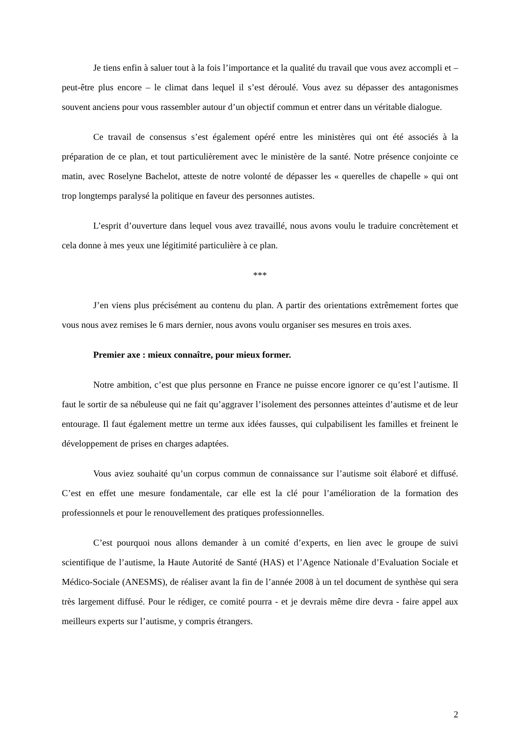Je tiens enfin à saluer tout à la fois l’importance et la qualité du travail que vous avez accompli et – peut-être plus encore – le climat dans lequel il s’est déroulé. Vous avez su dépasser des antagonismes souvent anciens pour vous rassembler autour d’un objectif commun et entrer dans un véritable dialogue.
Ce travail de consensus s’est également opéré entre les ministères qui ont été associés à la préparation de ce plan, et tout particulièrement avec le ministère de la santé. Notre présence conjointe ce matin, avec Roselyne Bachelot, atteste de notre volonté de dépasser les « querelles de chapelle » qui ont trop longtemps paralysé la politique en faveur des personnes autistes.
L’esprit d’ouverture dans lequel vous avez travaillé, nous avons voulu le traduire concrètement et cela donne à mes yeux une légitimité particulière à ce plan.
***
J’en viens plus précisément au contenu du plan. A partir des orientations extrêmement fortes que vous nous avez remises le 6 mars dernier, nous avons voulu organiser ses mesures en trois axes.
Premier axe : mieux connaître, pour mieux former.
Notre ambition, c’est que plus personne en France ne puisse encore ignorer ce qu’est l’autisme. Il faut le sortir de sa nébuleuse qui ne fait qu’aggraver l’isolement des personnes atteintes d’autisme et de leur entourage. Il faut également mettre un terme aux idées fausses, qui culpabilisent les familles et freinent le développement de prises en charges adaptées.
Vous aviez souhaité qu’un corpus commun de connaissance sur l’autisme soit élaboré et diffusé. C’est en effet une mesure fondamentale, car elle est la clé pour l’amélioration de la formation des professionnels et pour le renouvellement des pratiques professionnelles.
C’est pourquoi nous allons demander à un comité d’experts, en lien avec le groupe de suivi scientifique de l’autisme, la Haute Autorité de Santé (HAS) et l’Agence Nationale d’Evaluation Sociale et Médico-Sociale (ANESMS), de réaliser avant la fin de l’année 2008 à un tel document de synthèse qui sera très largement diffusé. Pour le rédiger, ce comité pourra - et je devrais même dire devra - faire appel aux meilleurs experts sur l’autisme, y compris étrangers.
2